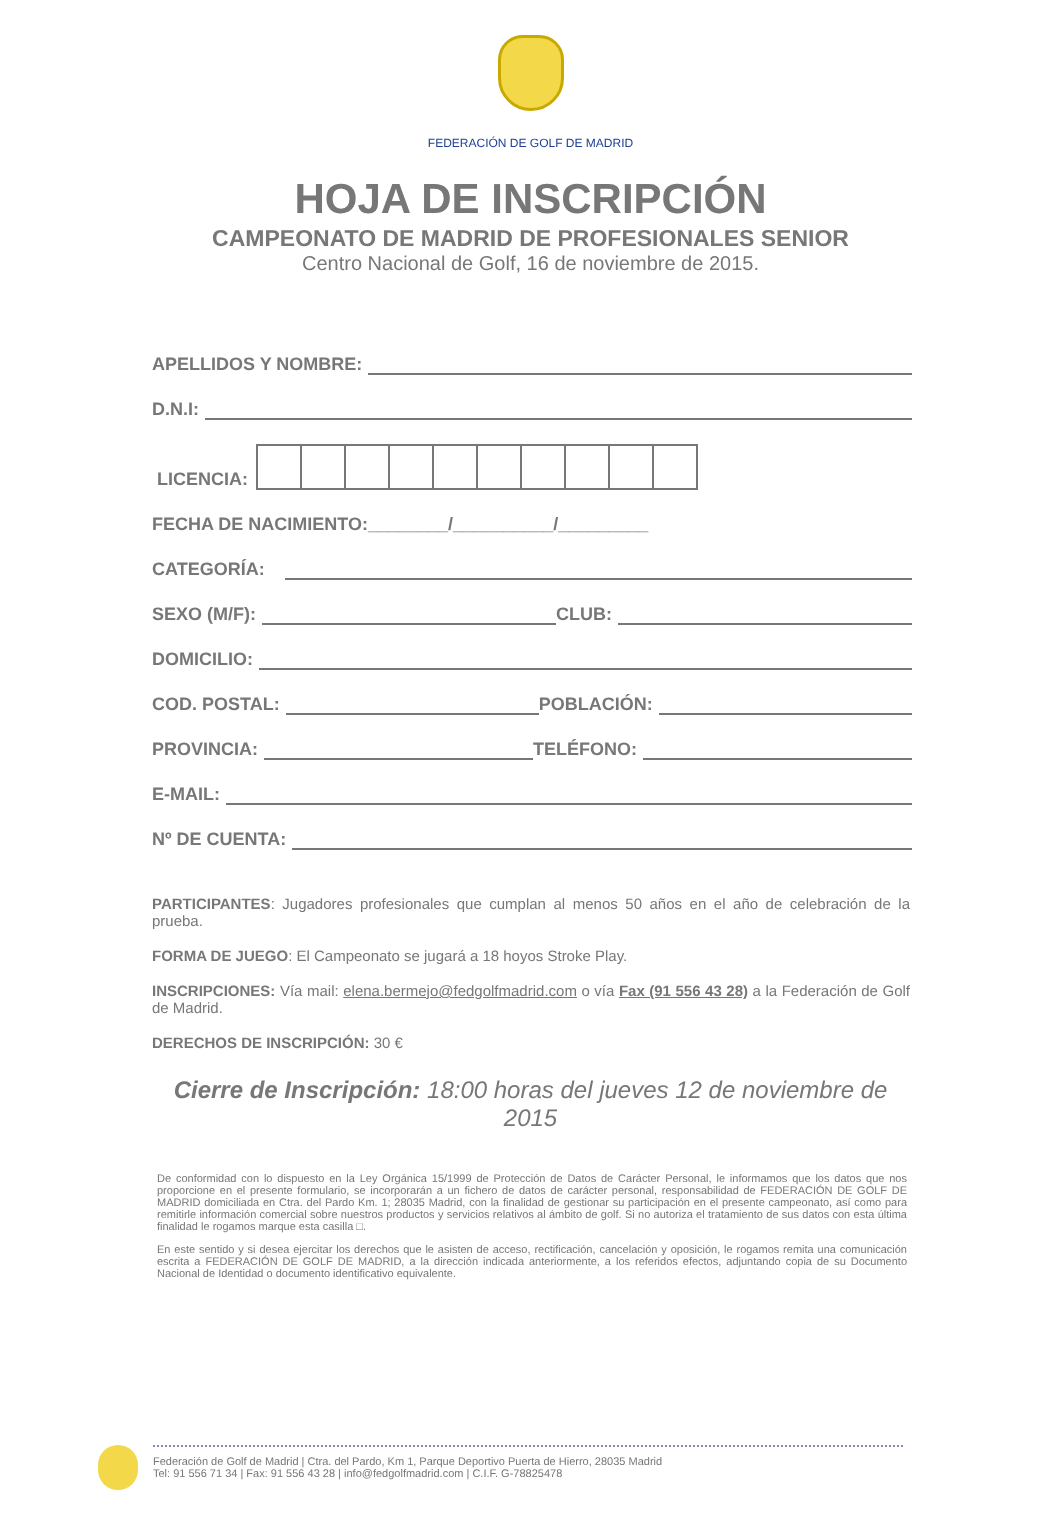FEDERACIÓN DE GOLF DE MADRID
HOJA DE INSCRIPCIÓN
CAMPEONATO DE MADRID DE PROFESIONALES SENIOR
Centro Nacional de Golf, 16 de noviembre de 2015.
APELLIDOS Y NOMBRE:
D.N.I:
LICENCIA:
FECHA DE NACIMIENTO:________/__________/_________
CATEGORÍA:
SEXO (M/F): CLUB:
DOMICILIO:
COD. POSTAL: POBLACIÓN:
PROVINCIA: TELÉFONO:
E-MAIL:
Nº DE CUENTA:
PARTICIPANTES: Jugadores profesionales que cumplan al menos 50 años en el año de celebración de la prueba.
FORMA DE JUEGO: El Campeonato se jugará a 18 hoyos Stroke Play.
INSCRIPCIONES: Vía mail: elena.bermejo@fedgolfmadrid.com o vía Fax (91 556 43 28) a la Federación de Golf de Madrid.
DERECHOS DE INSCRIPCIÓN: 30 €
Cierre de Inscripción: 18:00 horas del jueves 12 de noviembre de 2015
De conformidad con lo dispuesto en la Ley Orgánica 15/1999 de Protección de Datos de Carácter Personal, le informamos que los datos que nos proporcione en el presente formulario, se incorporarán a un fichero de datos de carácter personal, responsabilidad de FEDERACIÓN DE GOLF DE MADRID domiciliada en Ctra. del Pardo Km. 1; 28035 Madrid, con la finalidad de gestionar su participación en el presente campeonato, así como para remitirle información comercial sobre nuestros productos y servicios relativos al ámbito de golf. Si no autoriza el tratamiento de sus datos con esta última finalidad le rogamos marque esta casilla □.
En este sentido y si desea ejercitar los derechos que le asisten de acceso, rectificación, cancelación y oposición, le rogamos remita una comunicación escrita a FEDERACIÓN DE GOLF DE MADRID, a la dirección indicada anteriormente, a los referidos efectos, adjuntando copia de su Documento Nacional de Identidad o documento identificativo equivalente.
Federación de Golf de Madrid | Ctra. del Pardo, Km 1, Parque Deportivo Puerta de Hierro, 28035 Madrid
Tel: 91 556 71 34 | Fax: 91 556 43 28 | info@fedgolfmadrid.com | C.I.F. G-78825478